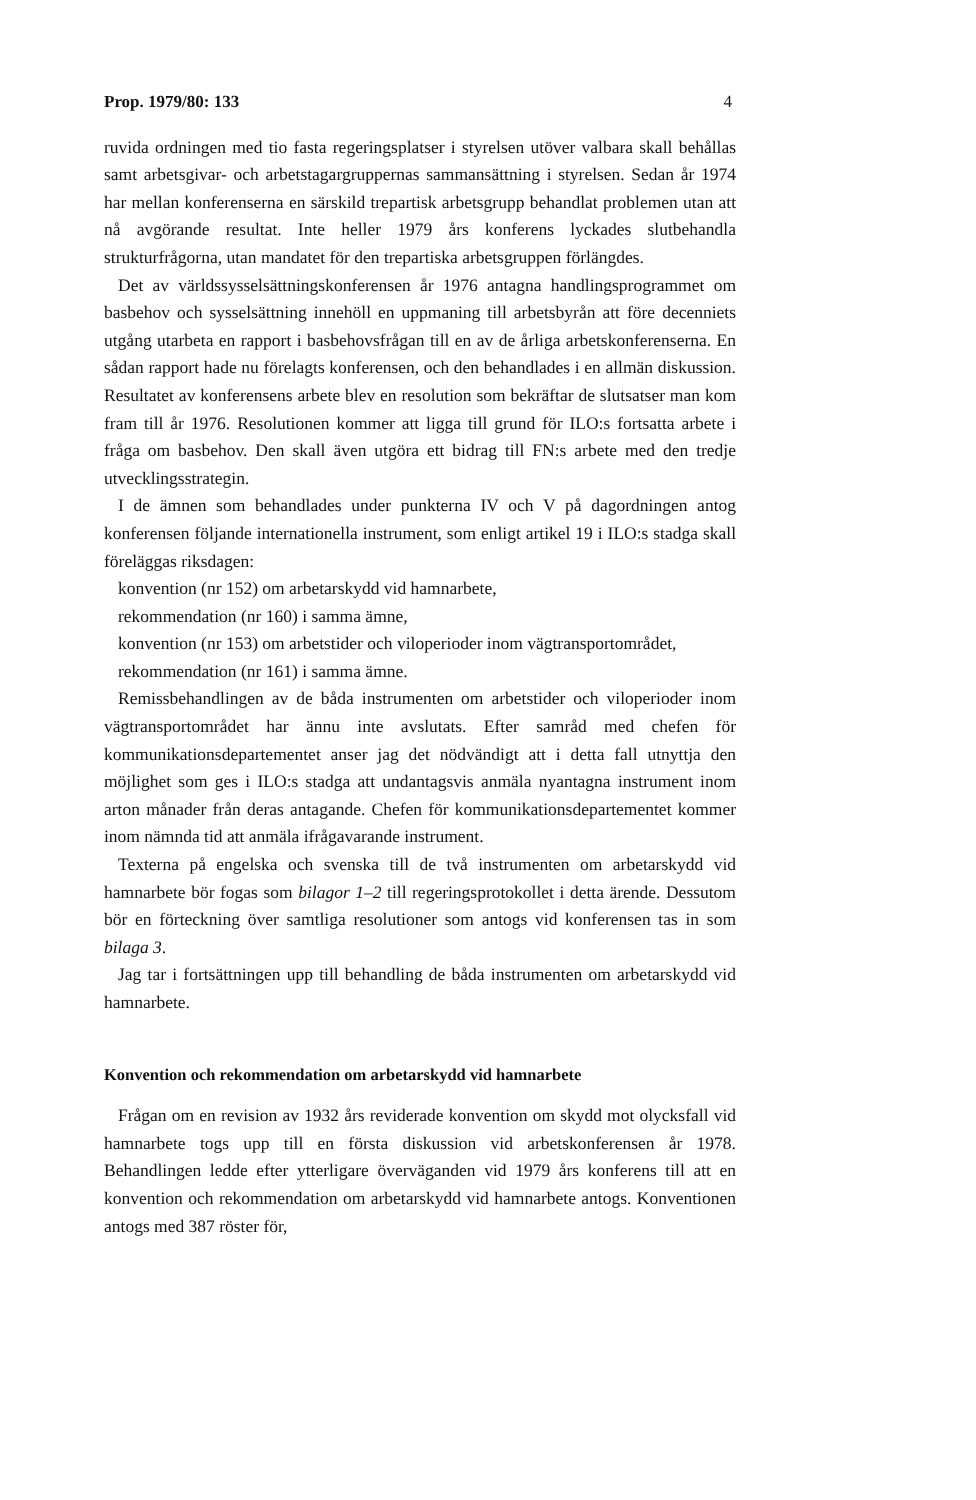Prop. 1979/80: 133 4
ruvida ordningen med tio fasta regeringsplatser i styrelsen utöver valbara skall behållas samt arbetsgivar- och arbetstagargruppernas sammansättning i styrelsen. Sedan år 1974 har mellan konferenserna en särskild trepartisk arbetsgrupp behandlat problemen utan att nå avgörande resultat. Inte heller 1979 års konferens lyckades slutbehandla strukturfrågorna, utan mandatet för den trepartiska arbetsgruppen förlängdes.
Det av världssysselsättningskonferensen år 1976 antagna handlingsprogrammet om basbehov och sysselsättning innehöll en uppmaning till arbetsbyrån att före decenniets utgång utarbeta en rapport i basbehovsfrågan till en av de årliga arbetskonferenserna. En sådan rapport hade nu förelagts konferensen, och den behandlades i en allmän diskussion. Resultatet av konferensens arbete blev en resolution som bekräftar de slutsatser man kom fram till år 1976. Resolutionen kommer att ligga till grund för ILO:s fortsatta arbete i fråga om basbehov. Den skall även utgöra ett bidrag till FN:s arbete med den tredje utvecklingsstrategin.
I de ämnen som behandlades under punkterna IV och V på dagordningen antog konferensen följande internationella instrument, som enligt artikel 19 i ILO:s stadga skall föreläggas riksdagen:
konvention (nr 152) om arbetarskydd vid hamnarbete,
rekommendation (nr 160) i samma ämne,
konvention (nr 153) om arbetstider och viloperioder inom vägtransportområdet,
rekommendation (nr 161) i samma ämne.
Remissbehandlingen av de båda instrumenten om arbetstider och viloperioder inom vägtransportområdet har ännu inte avslutats. Efter samråd med chefen för kommunikationsdepartementet anser jag det nödvändigt att i detta fall utnyttja den möjlighet som ges i ILO:s stadga att undantagsvis anmäla nyantagna instrument inom arton månader från deras antagande. Chefen för kommunikationsdepartementet kommer inom nämnda tid att anmäla ifrågavarande instrument.
Texterna på engelska och svenska till de två instrumenten om arbetarskydd vid hamnarbete bör fogas som bilagor 1–2 till regeringsprotokollet i detta ärende. Dessutom bör en förteckning över samtliga resolutioner som antogs vid konferensen tas in som bilaga 3.
Jag tar i fortsättningen upp till behandling de båda instrumenten om arbetarskydd vid hamnarbete.
Konvention och rekommendation om arbetarskydd vid hamnarbete
Frågan om en revision av 1932 års reviderade konvention om skydd mot olycksfall vid hamnarbete togs upp till en första diskussion vid arbetskonferensen år 1978. Behandlingen ledde efter ytterligare överväganden vid 1979 års konferens till att en konvention och rekommendation om arbetarskydd vid hamnarbete antogs. Konventionen antogs med 387 röster för,